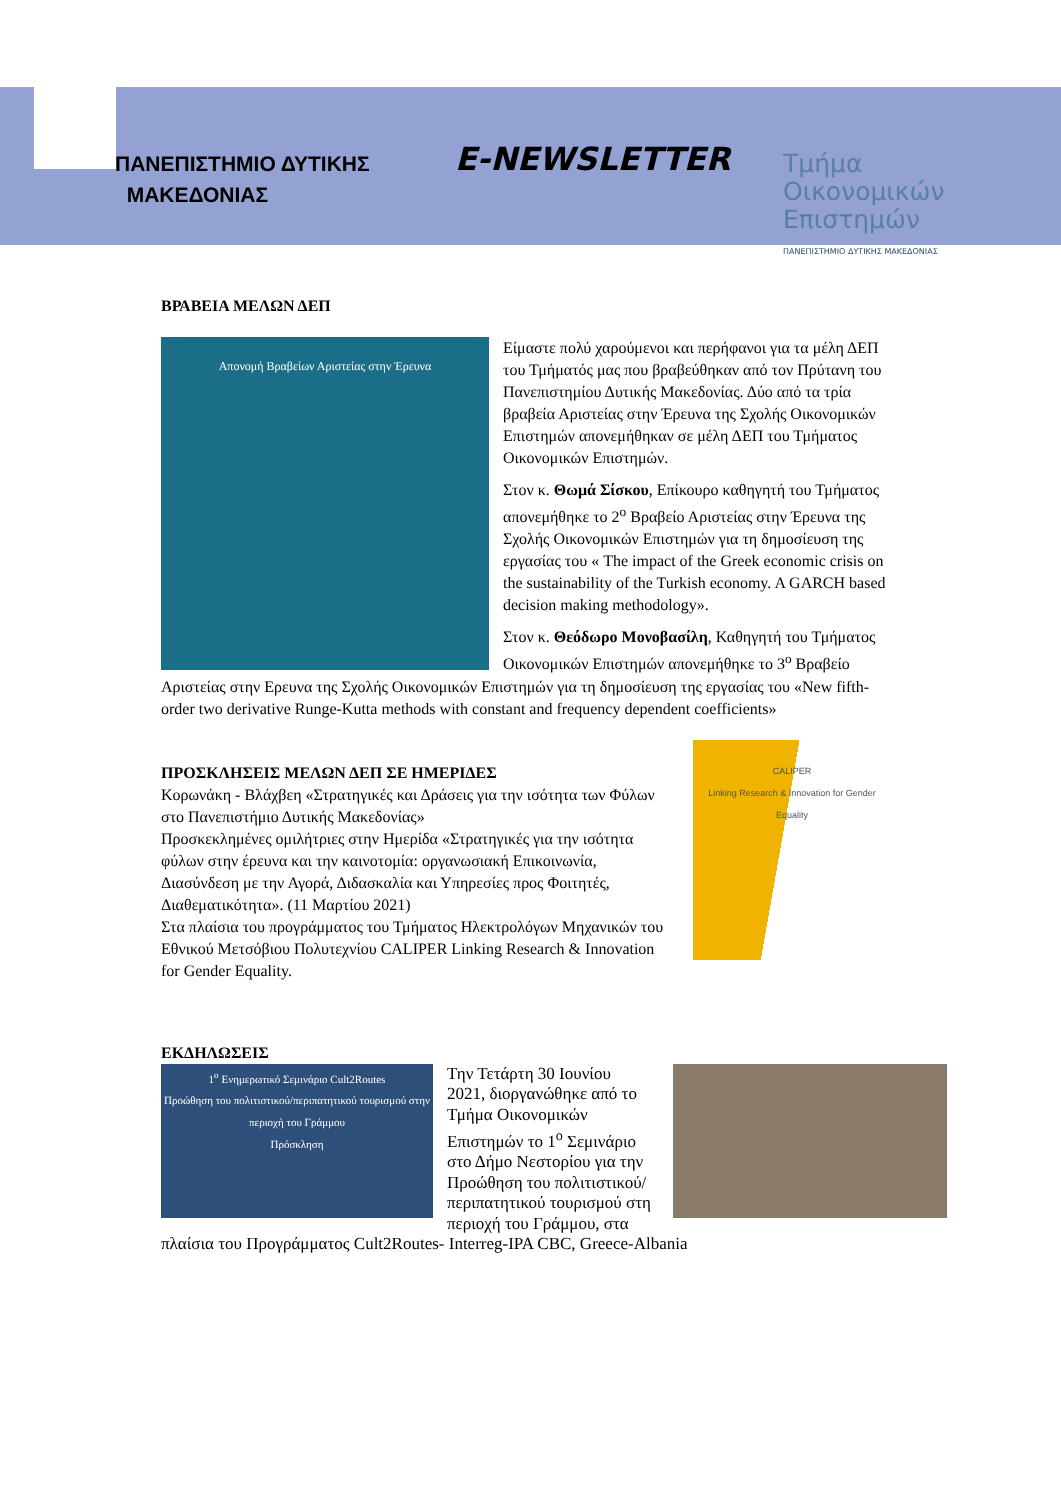ΠΑΝΕΠΙΣΤΗΜΙΟ ΔΥΤΙΚΗΣ
ΜΑΚΕΔΟΝΙΑΣ
E-NEWSLETTER
Τμήμα
Οικονομικών
Επιστημών
ΠΑΝΕΠΙΣΤΗΜΙΟ ΔΥΤΙΚΗΣ ΜΑΚΕΔΟΝΙΑΣ
ΒΡΑΒΕΙΑ ΜΕΛΩΝ ΔΕΠ
Απονομή Βραβείων Αριστείας στην Έρευνα
Είμαστε πολύ χαρούμενοι και περήφανοι για τα μέλη ΔΕΠ του Τμήματός μας που βραβεύθηκαν από τον Πρύτανη του Πανεπιστημίου Δυτικής Μακεδονίας. Δύο από τα τρία βραβεία Αριστείας στην Έρευνα της Σχολής Οικονομικών Επιστημών απονεμήθηκαν σε μέλη ΔΕΠ του Τμήματος Οικονομικών Επιστημών.
Στον κ. Θωμά Σίσκου, Επίκουρο καθηγητή του Τμήματος απονεμήθηκε το 2<sup>ο</sup> Βραβείο Αριστείας στην Έρευνα της Σχολής Οικονομικών Επιστημών για τη δημοσίευση της εργασίας του « The impact of the Greek economic crisis on the sustainability of the Turkish economy. A GARCH based decision making methodology».
Στον κ. Θεόδωρο Μονοβασίλη, Καθηγητή του Τμήματος Οικονομικών Επιστημών απονεμήθηκε το 3<sup>ο</sup> Βραβείο Αριστείας στην Ερευνα της Σχολής Οικονομικών Επιστημών για τη δημοσίευση της εργασίας του «New fifth-order two derivative Runge-Kutta methods with constant and frequency dependent coefficients»
CALIPER
Linking Research & Innovation for Gender Equality
ΠΡΟΣΚΛΗΣΕΙΣ ΜΕΛΩΝ ΔΕΠ ΣΕ ΗΜΕΡΙΔΕΣ
Κορωνάκη - Βλάχβεη «Στρατηγικές και Δράσεις για την ισότητα των Φύλων στο Πανεπιστήμιο Δυτικής Μακεδονίας»
Προσκεκλημένες ομιλήτριες στην Ημερίδα «Στρατηγικές για την ισότητα φύλων στην έρευνα και την καινοτομία: οργανωσιακή Επικοινωνία, Διασύνδεση με την Αγορά, Διδασκαλία και Υπηρεσίες προς Φοιτητές, Διαθεματικότητα». (11 Μαρτίου 2021)
Στα πλαίσια του προγράμματος του Τμήματος Ηλεκτρολόγων Μηχανικών του Εθνικού Μετσόβιου Πολυτεχνίου CALIPER Linking Research & Innovation for Gender Equality.
ΕΚΔΗΛΩΣΕΙΣ
1<sup>ο</sup> Ενημερωτικό Σεμινάριο Cult2Routes
Προώθηση του πολιτιστικού/περιπατητικού τουρισμού στην περιοχή του Γράμμου
Πρόσκληση
Την Τετάρτη 30 Ιουνίου 2021, διοργανώθηκε από το Τμήμα Οικονομικών Επιστημών το 1<sup>ο</sup> Σεμινάριο στο Δήμο Νεστορίου για την Προώθηση του πολιτιστικού/περιπατητικού τουρισμού στη περιοχή του Γράμμου, στα πλαίσια του Προγράμματος Cult2Routes- Interreg-IPA CBC, Greece-Albania